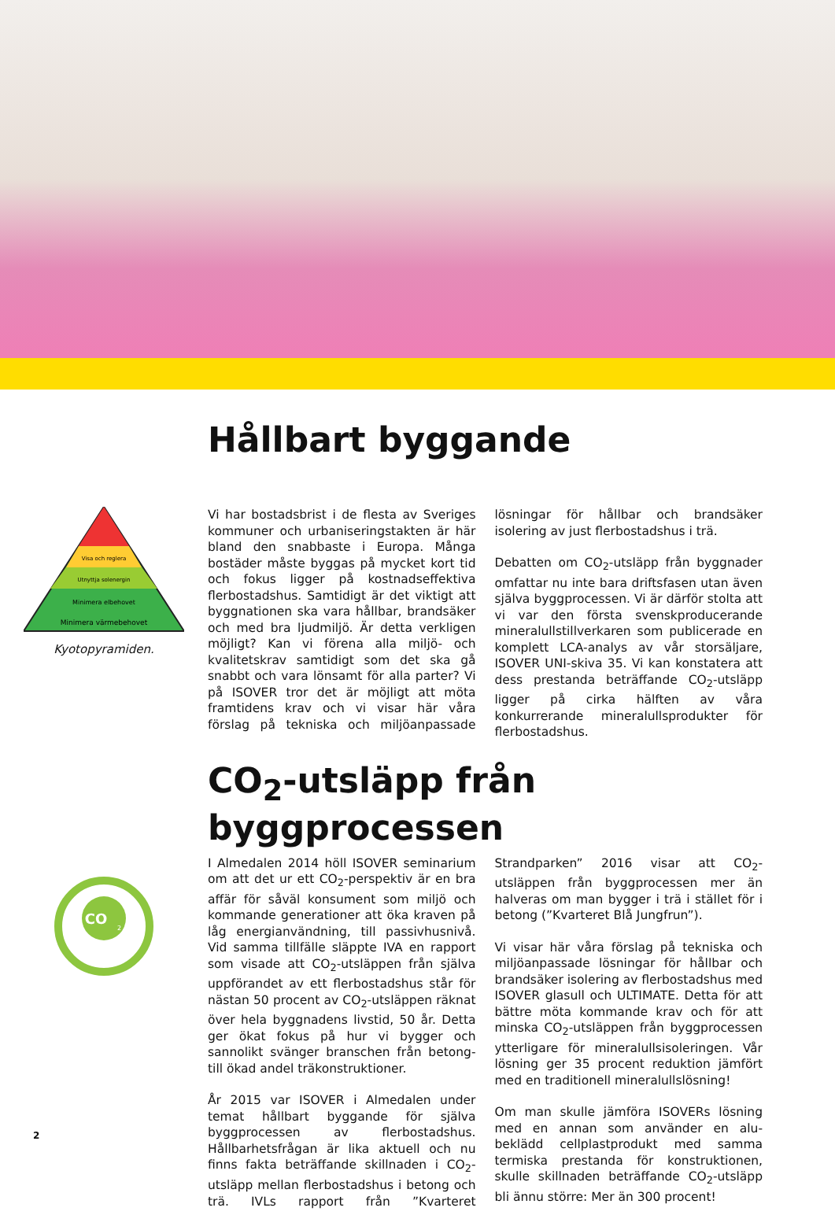Hållbart byggande
Visa och reglera
Utnyttja solenergin
Minimera elbehovet
Minimera värmebehovet
Kyotopyramiden.
Vi har bostadsbrist i de flesta av Sveriges kommuner och urbaniseringstakten är här bland den snabbaste i Europa. Många bostäder måste byggas på mycket kort tid och fokus ligger på kostnadseffektiva flerbostadshus. Samtidigt är det viktigt att byggnationen ska vara hållbar, brandsäker och med bra ljudmiljö. Är detta verkligen möjligt? Kan vi förena alla miljö- och kvalitetskrav samtidigt som det ska gå snabbt och vara lönsamt för alla parter? Vi på ISOVER tror det är möjligt att möta framtidens krav och vi visar här våra förslag på tekniska och miljöanpassade lösningar för hållbar och brandsäker isolering av just flerbostadshus i trä.
Debatten om CO<sub>2</sub>-utsläpp från byggnader omfattar nu inte bara driftsfasen utan även själva byggprocessen. Vi är därför stolta att vi var den första svenskproducerande mineralullstillverkaren som publicerade en komplett LCA-analys av vår storsäljare, ISOVER UNI-skiva 35. Vi kan konstatera att dess prestanda beträffande CO<sub>2</sub>-utsläpp ligger på cirka hälften av våra konkurrerande mineralullsprodukter för flerbostadshus.
CO<sub>2</sub>-utsläpp från byggprocessen
CO
2
I Almedalen 2014 höll ISOVER seminarium om att det ur ett CO<sub>2</sub>-perspektiv är en bra affär för såväl konsument som miljö och kommande generationer att öka kraven på låg energianvändning, till passivhusnivå. Vid samma tillfälle släppte IVA en rapport som visade att CO<sub>2</sub>-utsläppen från själva uppförandet av ett flerbostadshus står för nästan 50 procent av CO<sub>2</sub>-utsläppen räknat över hela byggnadens livstid, 50 år. Detta ger ökat fokus på hur vi bygger och sannolikt svänger branschen från betong- till ökad andel träkonstruktioner.
År 2015 var ISOVER i Almedalen under temat hållbart byggande för själva byggprocessen av flerbostadshus. Hållbarhetsfrågan är lika aktuell och nu finns fakta beträffande skillnaden i CO<sub>2</sub>-utsläpp mellan flerbostadshus i betong och trä. IVLs rapport från ”Kvarteret Strandparken” 2016 visar att CO<sub>2</sub>-utsläppen från byggprocessen mer än halveras om man bygger i trä i stället för i betong (”Kvarteret Blå Jungfrun”).
Vi visar här våra förslag på tekniska och miljöanpassade lösningar för hållbar och brandsäker isolering av flerbostadshus med ISOVER glasull och ULTIMATE. Detta för att bättre möta kommande krav och för att minska CO<sub>2</sub>-utsläppen från byggprocessen ytterligare för mineralullsisoleringen. Vår lösning ger 35 procent reduktion jämfört med en traditionell mineralullslösning!
Om man skulle jämföra ISOVERs lösning med en annan som använder en alu-beklädd cellplastprodukt med samma termiska prestanda för konstruktionen, skulle skillnaden beträffande CO<sub>2</sub>-utsläpp bli ännu större: Mer än 300 procent!
2